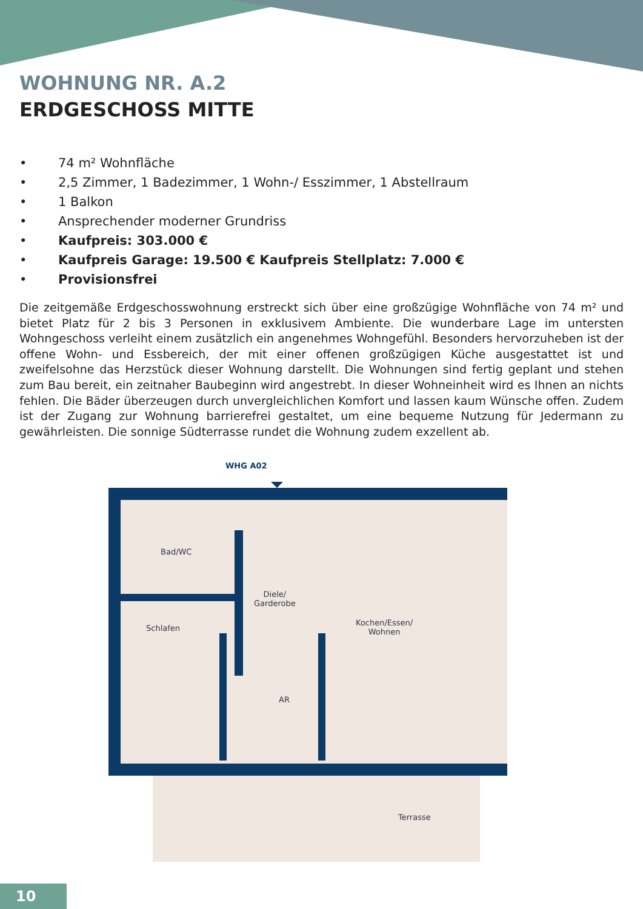WOHNUNG NR. A.2
ERDGESCHOSS MITTE
• 74 m² Wohnfläche
• 2,5 Zimmer, 1 Badezimmer, 1 Wohn-/ Esszimmer, 1 Abstellraum
• 1 Balkon
• Ansprechender moderner Grundriss
• Kaufpreis: 303.000 €
• Kaufpreis Garage: 19.500 € Kaufpreis Stellplatz: 7.000 €
• Provisionsfrei
Die zeitgemäße Erdgeschosswohnung erstreckt sich über eine großzügige Wohnfläche von 74 m² und bietet Platz für 2 bis 3 Personen in exklusivem Ambiente. Die wunderbare Lage im untersten Wohngeschoss verleiht einem zusätzlich ein angenehmes Wohngefühl. Besonders hervorzuheben ist der offene Wohn- und Essbereich, der mit einer offenen großzügigen Küche ausgestattet ist und zweifelsohne das Herzstück dieser Wohnung darstellt. Die Wohnungen sind fertig geplant und stehen zum Bau bereit, ein zeitnaher Baubeginn wird angestrebt. In dieser Wohneinheit wird es Ihnen an nichts fehlen. Die Bäder überzeugen durch unvergleichlichen Komfort und lassen kaum Wünsche offen. Zudem ist der Zugang zur Wohnung barrierefrei gestaltet, um eine bequeme Nutzung für Jedermann zu gewährleisten. Die sonnige Südterrasse rundet die Wohnung zudem exzellent ab.
WHG A02
Bad/WC
Diele/
Garderobe
Schlafen
Kochen/Essen/
Wohnen
AR
Terrasse
10